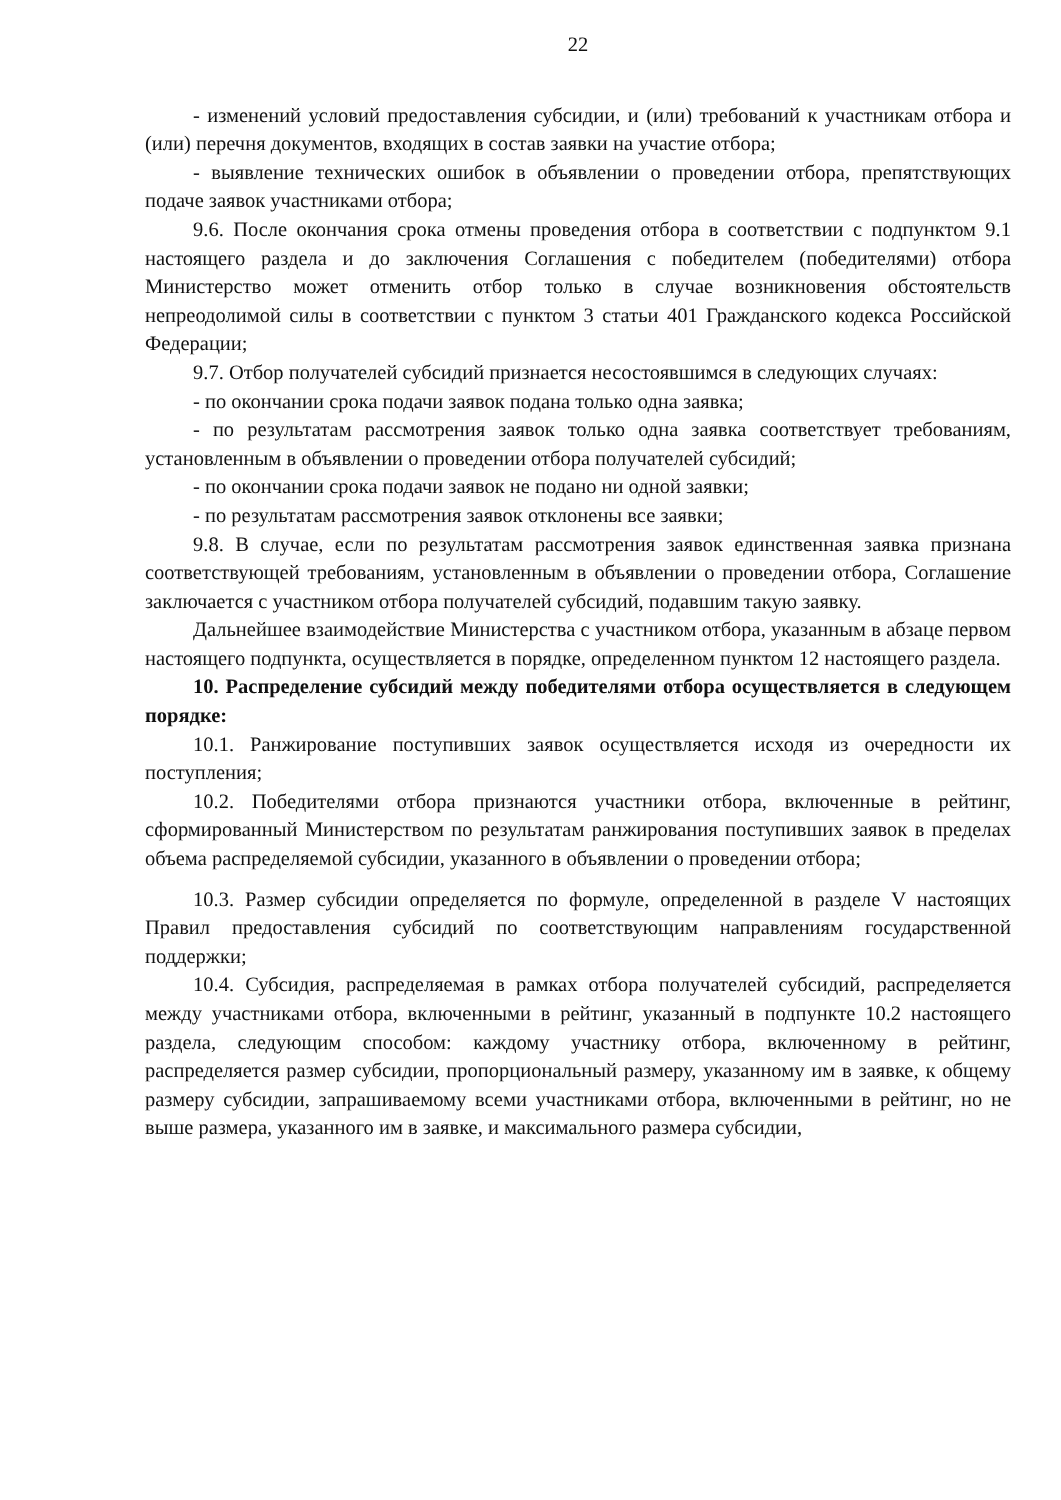22
- изменений условий предоставления субсидии, и (или) требований к участникам отбора и (или) перечня документов, входящих в состав заявки на участие отбора;
- выявление технических ошибок в объявлении о проведении отбора, препятствующих подаче заявок участниками отбора;
9.6. После окончания срока отмены проведения отбора в соответствии с подпунктом 9.1 настоящего раздела и до заключения Соглашения с победителем (победителями) отбора Министерство может отменить отбор только в случае возникновения обстоятельств непреодолимой силы в соответствии с пунктом 3 статьи 401 Гражданского кодекса Российской Федерации;
9.7. Отбор получателей субсидий признается несостоявшимся в следующих случаях:
- по окончании срока подачи заявок подана только одна заявка;
- по результатам рассмотрения заявок только одна заявка соответствует требованиям, установленным в объявлении о проведении отбора получателей субсидий;
- по окончании срока подачи заявок не подано ни одной заявки;
- по результатам рассмотрения заявок отклонены все заявки;
9.8. В случае, если по результатам рассмотрения заявок единственная заявка признана соответствующей требованиям, установленным в объявлении о проведении отбора, Соглашение заключается с участником отбора получателей субсидий, подавшим такую заявку.
Дальнейшее взаимодействие Министерства с участником отбора, указанным в абзаце первом настоящего подпункта, осуществляется в порядке, определенном пунктом 12 настоящего раздела.
10. Распределение субсидий между победителями отбора осуществляется в следующем порядке:
10.1. Ранжирование поступивших заявок осуществляется исходя из очередности их поступления;
10.2. Победителями отбора признаются участники отбора, включенные в рейтинг, сформированный Министерством по результатам ранжирования поступивших заявок в пределах объема распределяемой субсидии, указанного в объявлении о проведении отбора;
10.3. Размер субсидии определяется по формуле, определенной в разделе V настоящих Правил предоставления субсидий по соответствующим направлениям государственной поддержки;
10.4. Субсидия, распределяемая в рамках отбора получателей субсидий, распределяется между участниками отбора, включенными в рейтинг, указанный в подпункте 10.2 настоящего раздела, следующим способом: каждому участнику отбора, включенному в рейтинг, распределяется размер субсидии, пропорциональный размеру, указанному им в заявке, к общему размеру субсидии, запрашиваемому всеми участниками отбора, включенными в рейтинг, но не выше размера, указанного им в заявке, и максимального размера субсидии,